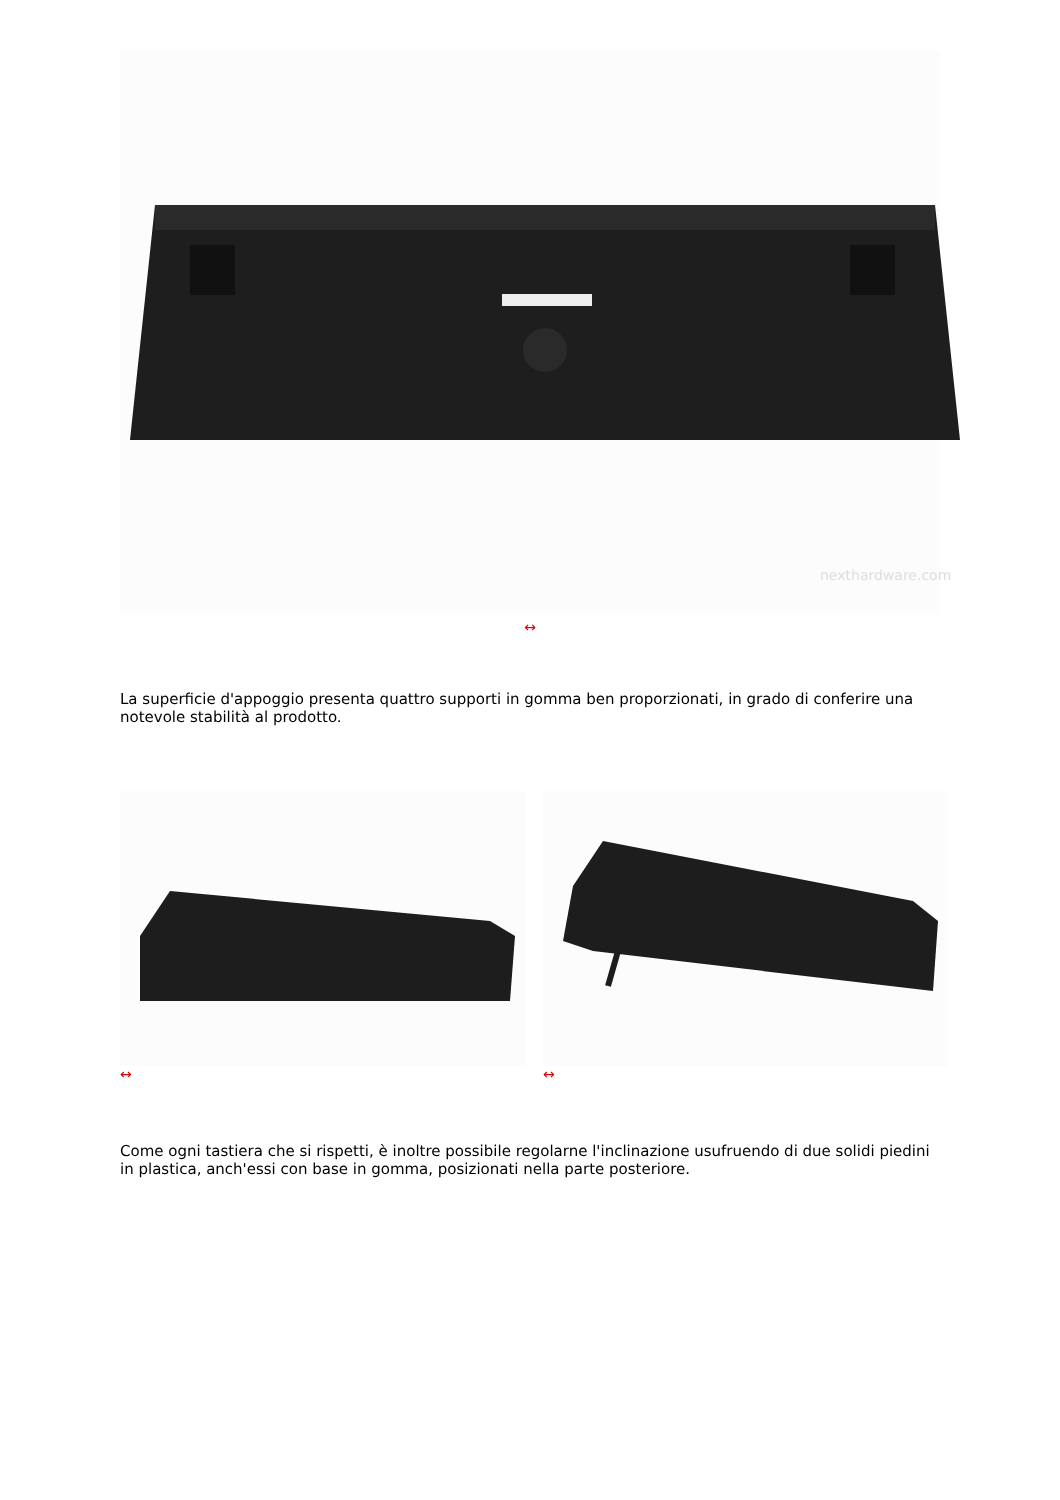nexthardware.com
↔
La superficie d'appoggio presenta quattro supporti in gomma ben proporzionati, in grado di conferire una notevole stabilità al prodotto.
↔ ↔
Come ogni tastiera che si rispetti, è inoltre possibile regolarne l'inclinazione usufruendo di due solidi piedini in plastica, anch'essi con base in gomma, posizionati nella parte posteriore.